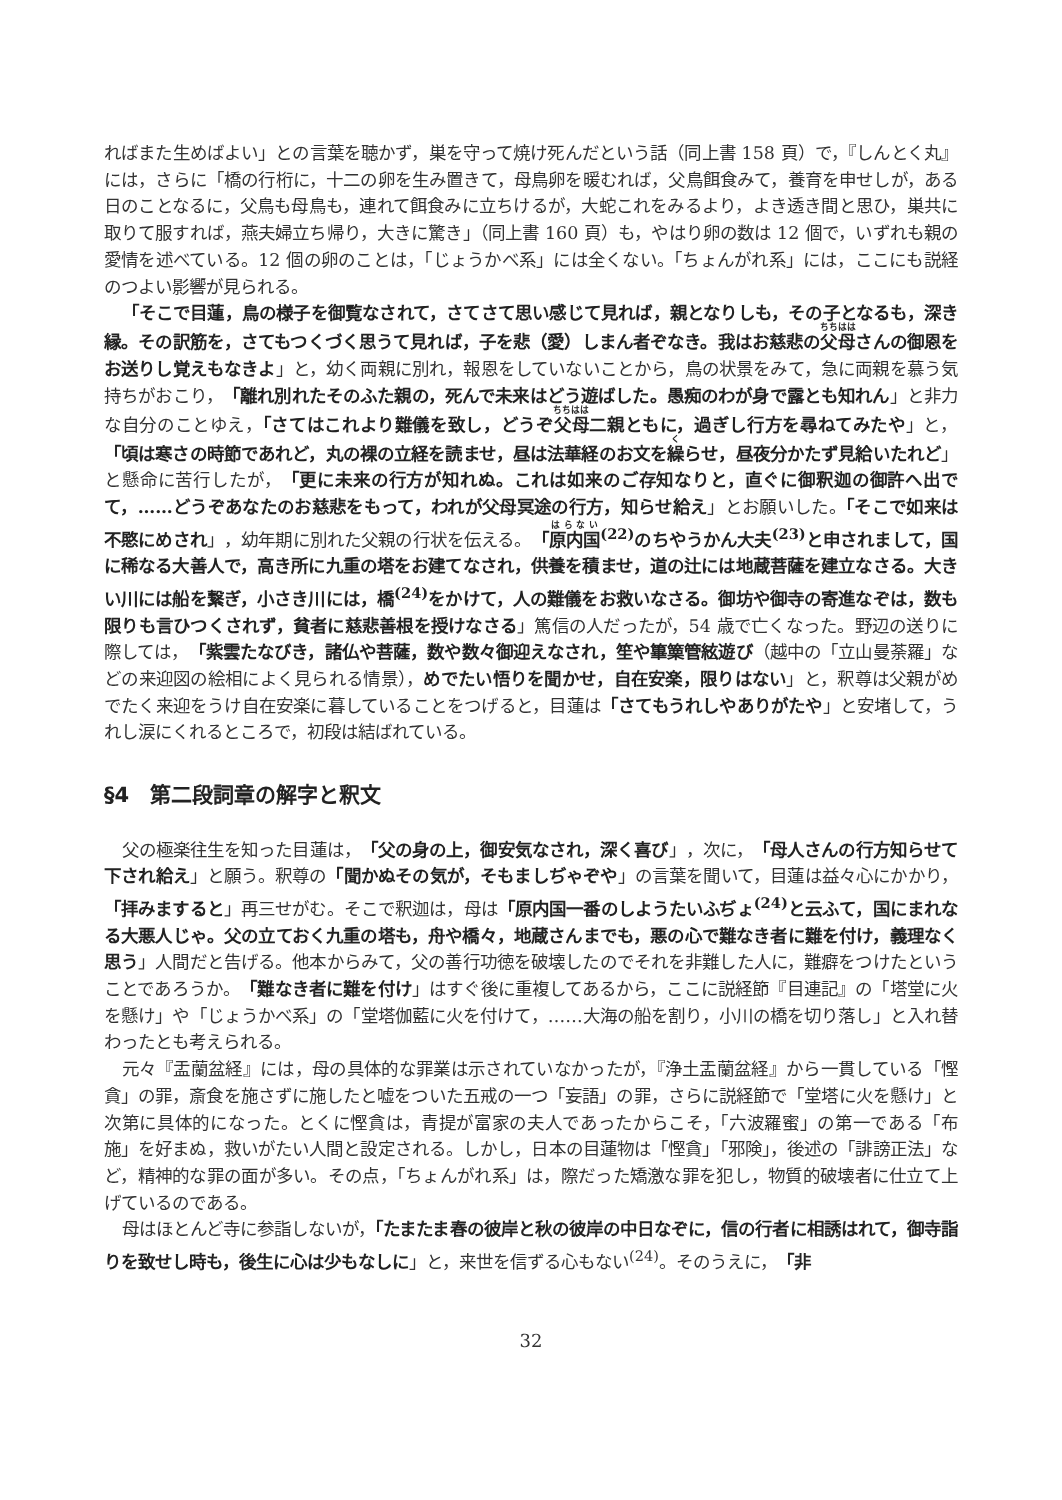ればまた生めばよい」との言葉を聴かず，巣を守って焼け死んだという話（同上書 158 頁）で，『しんとく丸』には，さらに「橋の行桁に，十二の卵を生み置きて，母鳥卵を暖むれば，父鳥餌食みて，養育を申せしが，ある日のことなるに，父鳥も母鳥も，連れて餌食みに立ちけるが，大蛇これをみるより，よき透き間と思ひ，巣共に取りて服すれば，燕夫婦立ち帰り，大きに驚き」（同上書 160 頁）も，やはり卵の数は 12 個で，いずれも親の愛情を述べている。12 個の卵のことは，「じょうかべ系」には全くない。「ちょんがれ系」には，ここにも説経のつよい影響が見られる。
「そこで目蓮，鳥の様子を御覧なされて，さてさて思い感じて見れば，親となりしも，その子となるも，深き縁。その訳筋を，さてもつくづく思うて見れば，子を悲（愛）しまん者ぞなき。我はお慈悲の父母さんの御恩をお送りし覚えもなきよ」と，幼く両親に別れ，報恩をしていないことから，鳥の状景をみて，急に両親を慕う気持ちがおこり，「離れ別れたそのふた親の，死んで未来はどう遊ばした。愚痴のわが身で露とも知れん」と非力な自分のことゆえ，「さてはこれより難儀を致し，どうぞ父母二親ともに，過ぎし行方を尋ねてみたや」と，「頃は寒さの時節であれど，丸の裸の立経を読ませ，昼は法華経のお文を繰らせ，昼夜分かたず見給いたれど」と懸命に苦行したが，「更に未来の行方が知れぬ。これは如来のご存知なりと，直ぐに御釈迦の御許へ出でて，……どうぞあなたのお慈悲をもって，われが父母冥途の行方，知らせ給え」とお願いした。「そこで如来は不愍にめされ」，幼年期に別れた父親の行状を伝える。「原内国<sup>(22)</sup>のちやうかん大夫<sup>(23)</sup>と申されまして，国に稀なる大善人で，高き所に九重の塔をお建てなされ，供養を積ませ，道の辻には地蔵菩薩を建立なさる。大きい川には船を繋ぎ，小さき川には，橋<sup>(24)</sup>をかけて，人の難儀をお救いなさる。御坊や御寺の寄進なぞは，数も限りも言ひつくされず，貧者に慈悲善根を授けなさる」篤信の人だったが，54 歳で亡くなった。野辺の送りに際しては，「紫雲たなびき，諸仏や菩薩，数や数々御迎えなされ，笙や篳篥管絃遊び（越中の「立山曼荼羅」などの来迎図の絵相によく見られる情景），めでたい悟りを聞かせ，自在安楽，限りはない」と，釈尊は父親がめでたく来迎をうけ自在安楽に暮していることをつげると，目蓮は「さてもうれしやありがたや」と安堵して，うれし涙にくれるところで，初段は結ばれている。
§4　第二段詞章の解字と釈文
父の極楽往生を知った目蓮は，「父の身の上，御安気なされ，深く喜び」，次に，「母人さんの行方知らせて下され給え」と願う。釈尊の「聞かぬその気が，そもましぢゃぞや」の言葉を聞いて，目蓮は益々心にかかり，「拝みますると」再三せがむ。そこで釈迦は，母は「原内国一番のしようたいふぢょ<sup>(24)</sup>と云ふて，国にまれなる大悪人じゃ。父の立ておく九重の塔も，舟や橋々，地蔵さんまでも，悪の心で難なき者に難を付け，義理なく思う」人間だと告げる。他本からみて，父の善行功徳を破壊したのでそれを非難した人に，難癖をつけたということであろうか。「難なき者に難を付け」はすぐ後に重複してあるから，ここに説経節『目連記』の「塔堂に火を懸け」や「じょうかべ系」の「堂塔伽藍に火を付けて，……大海の船を割り，小川の橋を切り落し」と入れ替わったとも考えられる。
元々『盂蘭盆経』には，母の具体的な罪業は示されていなかったが，『浄土盂蘭盆経』から一貫している「慳貪」の罪，斎食を施さずに施したと嘘をついた五戒の一つ「妄語」の罪，さらに説経節で「堂塔に火を懸け」と次第に具体的になった。とくに慳貪は，青提が富家の夫人であったからこそ，「六波羅蜜」の第一である「布施」を好まぬ，救いがたい人間と設定される。しかし，日本の目蓮物は「慳貪」「邪険」，後述の「誹謗正法」など，精神的な罪の面が多い。その点，「ちょんがれ系」は，際だった矯激な罪を犯し，物質的破壊者に仕立て上げているのである。
母はほとんど寺に参詣しないが，「たまたま春の彼岸と秋の彼岸の中日なぞに，信の行者に相誘はれて，御寺詣りを致せし時も，後生に心は少もなしに」と，来世を信ずる心もない<sup>(24)</sup>。そのうえに，「非
32